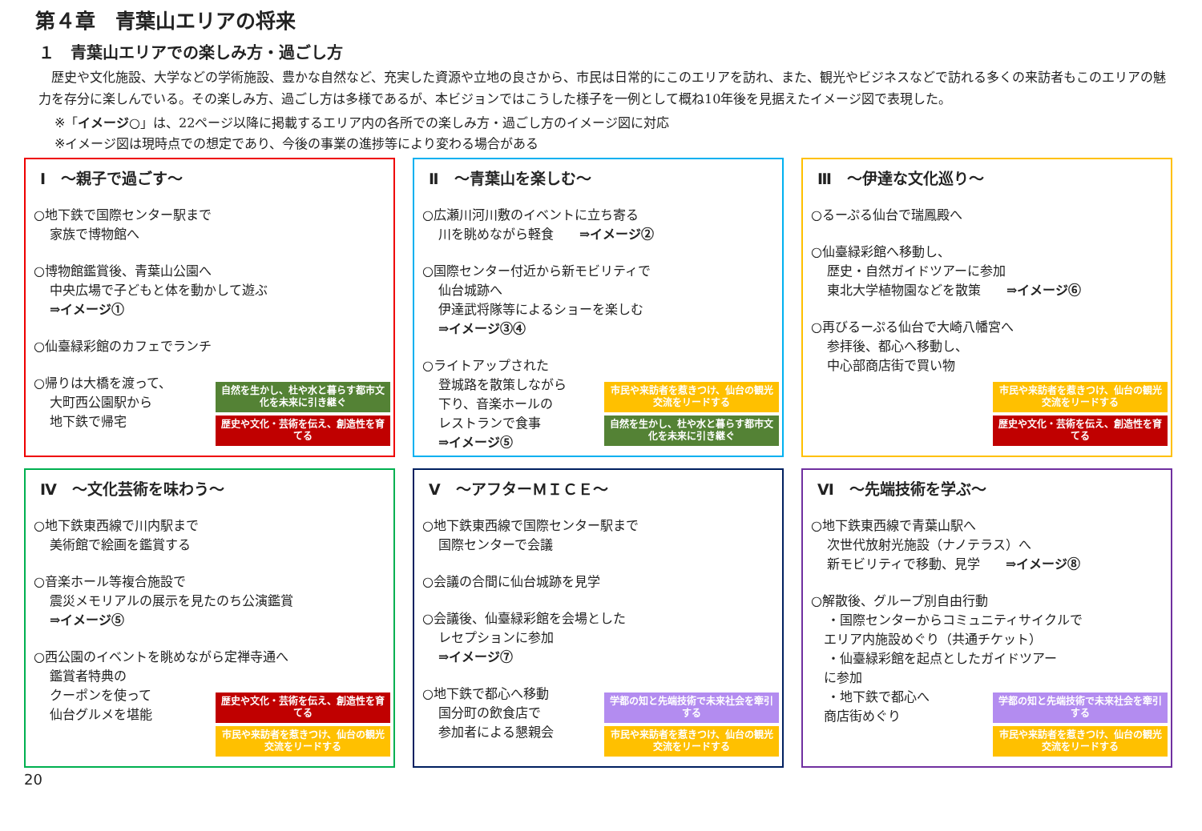第４章　青葉山エリアの将来
１　青葉山エリアでの楽しみ方・過ごし方
　歴史や文化施設、大学などの学術施設、豊かな自然など、充実した資源や立地の良さから、市民は日常的にこのエリアを訪れ、また、観光やビジネスなどで訪れる多くの来訪者もこのエリアの魅力を存分に楽しんでいる。その楽しみ方、過ごし方は多様であるが、本ビジョンではこうした様子を一例として概ね10年後を見据えたイメージ図で表現した。
※「イメージ○」は、22ページ以降に掲載するエリア内の各所での楽しみ方・過ごし方のイメージ図に対応
※イメージ図は現時点での想定であり、今後の事業の進捗等により変わる場合がある
Ⅰ　～親子で過ごす～
○地下鉄で国際センター駅まで
家族で博物館へ
○博物館鑑賞後、青葉山公園へ
中央広場で子どもと体を動かして遊ぶ
⇒イメージ①
○仙臺緑彩館のカフェでランチ
○帰りは大橋を渡って、
大町西公園駅から
地下鉄で帰宅
自然を生かし、杜や水と暮らす都市文化を未来に引き継ぐ
歴史や文化・芸術を伝え、創造性を育てる
Ⅱ　～青葉山を楽しむ～
○広瀬川河川敷のイベントに立ち寄る
川を眺めながら軽食　　⇒イメージ②
○国際センター付近から新モビリティで
仙台城跡へ
伊達武将隊等によるショーを楽しむ
⇒イメージ③④
○ライトアップされた
登城路を散策しながら
下り、音楽ホールの
レストランで食事
⇒イメージ⑤
市民や来訪者を惹きつけ、仙台の観光交流をリードする
自然を生かし、杜や水と暮らす都市文化を未来に引き継ぐ
Ⅲ　～伊達な文化巡り～
○るーぷる仙台で瑞鳳殿へ
○仙臺緑彩館へ移動し、
歴史・自然ガイドツアーに参加
東北大学植物園などを散策　　⇒イメージ⑥
○再びるーぷる仙台で大崎八幡宮へ
参拝後、都心へ移動し、
中心部商店街で買い物
市民や来訪者を惹きつけ、仙台の観光交流をリードする
歴史や文化・芸術を伝え、創造性を育てる
Ⅳ　～文化芸術を味わう～
○地下鉄東西線で川内駅まで
美術館で絵画を鑑賞する
○音楽ホール等複合施設で
震災メモリアルの展示を見たのち公演鑑賞
⇒イメージ⑤
○西公園のイベントを眺めながら定禅寺通へ
鑑賞者特典の
クーポンを使って
仙台グルメを堪能
歴史や文化・芸術を伝え、創造性を育てる
市民や来訪者を惹きつけ、仙台の観光交流をリードする
Ⅴ　～アフターＭＩＣＥ～
○地下鉄東西線で国際センター駅まで
国際センターで会議
○会議の合間に仙台城跡を見学
○会議後、仙臺緑彩館を会場とした
レセプションに参加
⇒イメージ⑦
○地下鉄で都心へ移動
国分町の飲食店で
参加者による懇親会
学都の知と先端技術で未来社会を牽引する
市民や来訪者を惹きつけ、仙台の観光交流をリードする
Ⅵ　～先端技術を学ぶ～
○地下鉄東西線で青葉山駅へ
次世代放射光施設（ナノテラス）へ
新モビリティで移動、見学　　⇒イメージ⑧
○解散後、グループ別自由行動
・国際センターからコミュニティサイクルで
　エリア内施設めぐり（共通チケット）
・仙臺緑彩館を起点としたガイドツアー
　に参加
・地下鉄で都心へ
　商店街めぐり
学都の知と先端技術で未来社会を牽引する
市民や来訪者を惹きつけ、仙台の観光交流をリードする
20